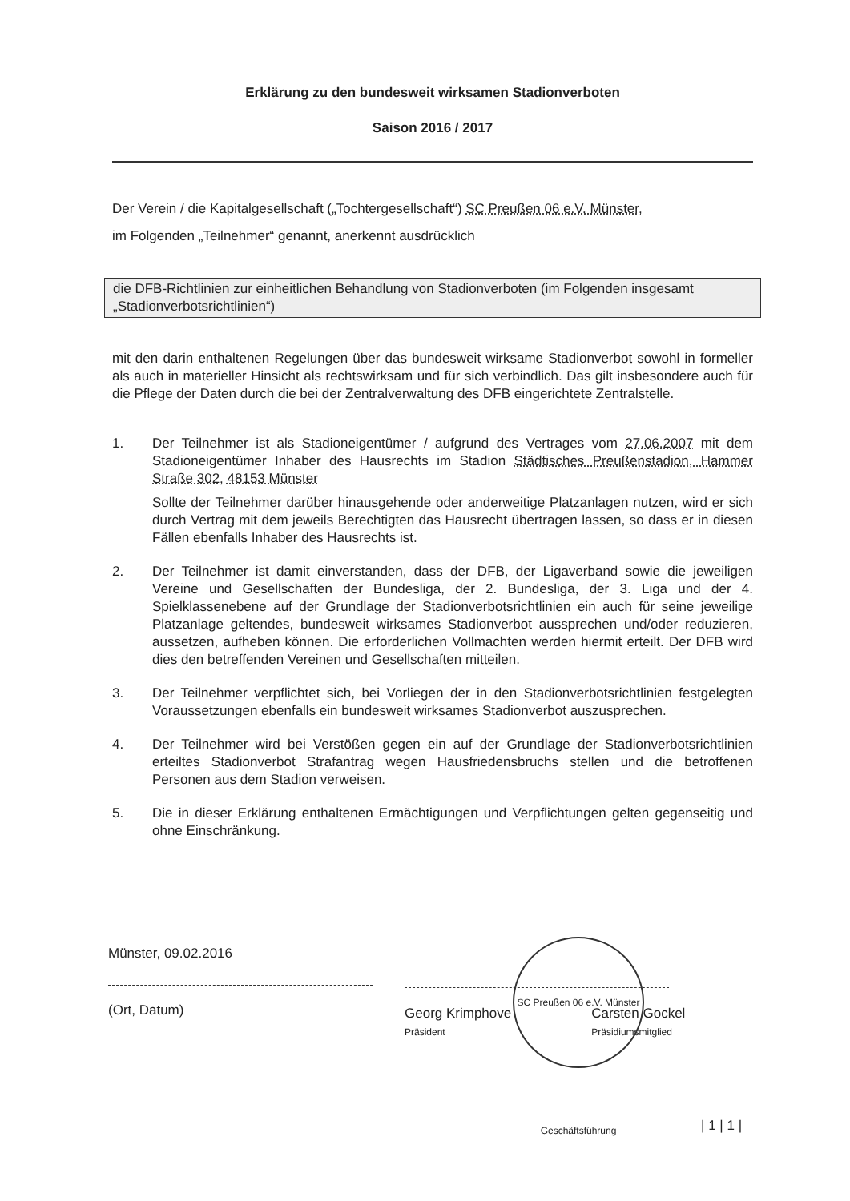Erklärung zu den bundesweit wirksamen Stadionverboten
Saison 2016 / 2017
Der Verein / die Kapitalgesellschaft („Tochtergesellschaft“) SC Preußen 06 e.V. Münster,
im Folgenden „Teilnehmer“ genannt, anerkennt ausdrücklich
die DFB-Richtlinien zur einheitlichen Behandlung von Stadionverboten (im Folgenden insgesamt „Stadionverbotsrichtlinien“)
mit den darin enthaltenen Regelungen über das bundesweit wirksame Stadionverbot sowohl in formeller als auch in materieller Hinsicht als rechtswirksam und für sich verbindlich. Das gilt insbesondere auch für die Pflege der Daten durch die bei der Zentralverwaltung des DFB eingerichtete Zentralstelle.
1. Der Teilnehmer ist als Stadioneigentümer / aufgrund des Vertrages vom 27.06.2007 mit dem Stadioneigentümer Inhaber des Hausrechts im Stadion Städtisches Preußenstadion, Hammer Straße 302, 48153 Münster
Sollte der Teilnehmer darüber hinausgehende oder anderweitige Platzanlagen nutzen, wird er sich durch Vertrag mit dem jeweils Berechtigten das Hausrecht übertragen lassen, so dass er in diesen Fällen ebenfalls Inhaber des Hausrechts ist.
2. Der Teilnehmer ist damit einverstanden, dass der DFB, der Ligaverband sowie die jeweiligen Vereine und Gesellschaften der Bundesliga, der 2. Bundesliga, der 3. Liga und der 4. Spielklassenebene auf der Grundlage der Stadionverbotsrichtlinien ein auch für seine jeweilige Platzanlage geltendes, bundesweit wirksames Stadionverbot aussprechen und/oder reduzieren, aussetzen, aufheben können. Die erforderlichen Vollmachten werden hiermit erteilt. Der DFB wird dies den betreffenden Vereinen und Gesellschaften mitteilen.
3. Der Teilnehmer verpflichtet sich, bei Vorliegen der in den Stadionverbotsrichtlinien festgelegten Voraussetzungen ebenfalls ein bundesweit wirksames Stadionverbot auszusprechen.
4. Der Teilnehmer wird bei Verstößen gegen ein auf der Grundlage der Stadionverbotsrichtlinien erteiltes Stadionverbot Strafantrag wegen Hausfriedensbruchs stellen und die betroffenen Personen aus dem Stadion verweisen.
5. Die in dieser Erklärung enthaltenen Ermächtigungen und Verpflichtungen gelten gegenseitig und ohne Einschränkung.
Münster, 09.02.2016
(Ort, Datum)
Georg Krimphove
Präsident
Carsten Gockel
Präsidiumsmitglied
SC Preußen 06 e.V. Münster Geschäftsführung
| 1 | 1 |